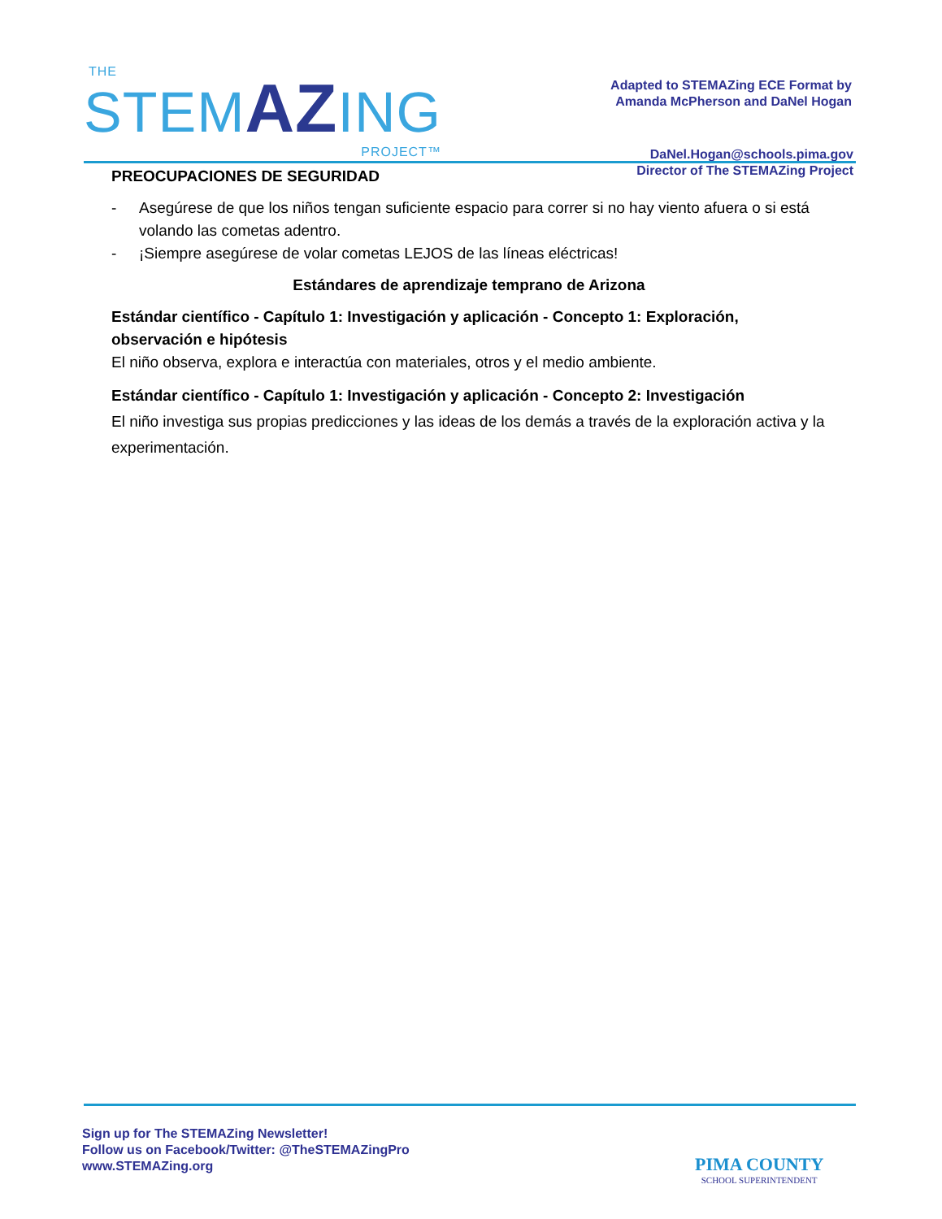THE STEMAZING
PROJECT™
Adapted to STEMAZing ECE Format by
Amanda McPherson and DaNel Hogan
DaNel.Hogan@schools.pima.gov
Director of The STEMAZing Project
PREOCUPACIONES DE SEGURIDAD
- Asegúrese de que los niños tengan suficiente espacio para correr si no hay viento afuera o si está volando las cometas adentro.
- ¡Siempre asegúrese de volar cometas LEJOS de las líneas eléctricas!
Estándares de aprendizaje temprano de Arizona
Estándar científico - Capítulo 1: Investigación y aplicación - Concepto 1: Exploración, observación e hipótesis
El niño observa, explora e interactúa con materiales, otros y el medio ambiente.
Estándar científico - Capítulo 1: Investigación y aplicación - Concepto 2: Investigación
El niño investiga sus propias predicciones y las ideas de los demás a través de la exploración activa y la experimentación.
Sign up for The STEMAZing Newsletter!
Follow us on Facebook/Twitter: @TheSTEMAZingPro
www.STEMAZing.org
PIMA COUNTY
SCHOOL SUPERINTENDENT